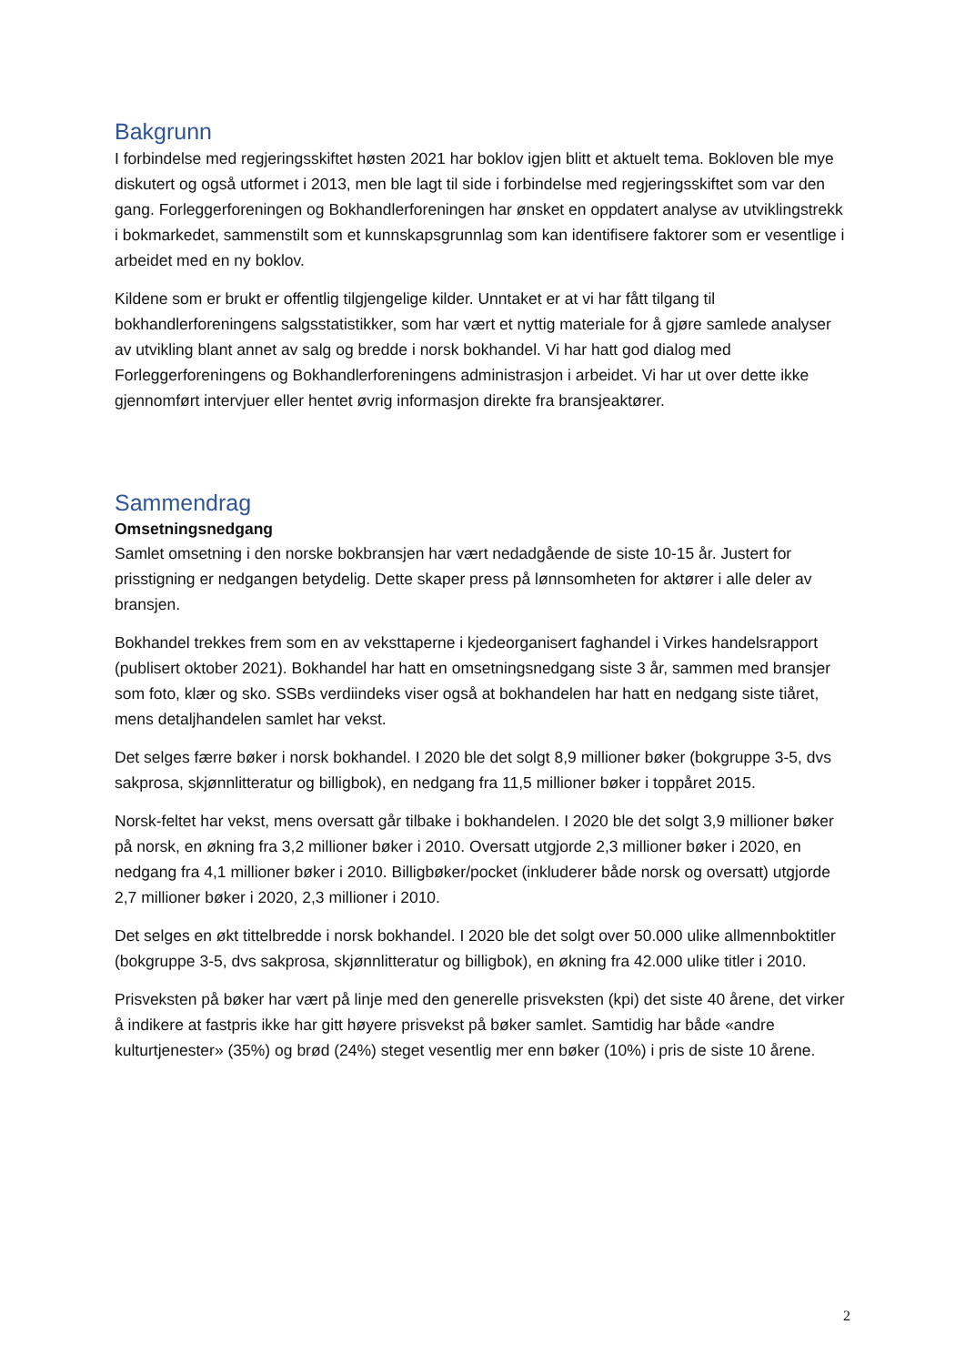Bakgrunn
I forbindelse med regjeringsskiftet høsten 2021 har boklov igjen blitt et aktuelt tema. Bokloven ble mye diskutert og også utformet i 2013, men ble lagt til side i forbindelse med regjeringsskiftet som var den gang. Forleggerforeningen og Bokhandlerforeningen har ønsket en oppdatert analyse av utviklingstrekk i bokmarkedet, sammenstilt som et kunnskapsgrunnlag som kan identifisere faktorer som er vesentlige i arbeidet med en ny boklov.
Kildene som er brukt er offentlig tilgjengelige kilder. Unntaket er at vi har fått tilgang til bokhandlerforeningens salgsstatistikker, som har vært et nyttig materiale for å gjøre samlede analyser av utvikling blant annet av salg og bredde i norsk bokhandel. Vi har hatt god dialog med Forleggerforeningens og Bokhandlerforeningens administrasjon i arbeidet. Vi har ut over dette ikke gjennomført intervjuer eller hentet øvrig informasjon direkte fra bransjeaktører.
Sammendrag
Omsetningsnedgang
Samlet omsetning i den norske bokbransjen har vært nedadgående de siste 10-15 år. Justert for prisstigning er nedgangen betydelig. Dette skaper press på lønnsomheten for aktører i alle deler av bransjen.
Bokhandel trekkes frem som en av veksttaperne i kjedeorganisert faghandel i Virkes handelsrapport (publisert oktober 2021). Bokhandel har hatt en omsetningsnedgang siste 3 år, sammen med bransjer som foto, klær og sko. SSBs verdiindeks viser også at bokhandelen har hatt en nedgang siste tiåret, mens detaljhandelen samlet har vekst.
Det selges færre bøker i norsk bokhandel. I 2020 ble det solgt 8,9 millioner bøker (bokgruppe 3-5, dvs sakprosa, skjønnlitteratur og billigbok), en nedgang fra 11,5 millioner bøker i toppåret 2015.
Norsk-feltet har vekst, mens oversatt går tilbake i bokhandelen. I 2020 ble det solgt 3,9 millioner bøker på norsk, en økning fra 3,2 millioner bøker i 2010. Oversatt utgjorde 2,3 millioner bøker i 2020, en nedgang fra 4,1 millioner bøker i 2010. Billigbøker/pocket (inkluderer både norsk og oversatt) utgjorde 2,7 millioner bøker i 2020, 2,3 millioner i 2010.
Det selges en økt tittelbredde i norsk bokhandel. I 2020 ble det solgt over 50.000 ulike allmennboktitler (bokgruppe 3-5, dvs sakprosa, skjønnlitteratur og billigbok), en økning fra 42.000 ulike titler i 2010.
Prisveksten på bøker har vært på linje med den generelle prisveksten (kpi) det siste 40 årene, det virker å indikere at fastpris ikke har gitt høyere prisvekst på bøker samlet. Samtidig har både «andre kulturtjenester» (35%) og brød (24%) steget vesentlig mer enn bøker (10%) i pris de siste 10 årene.
2